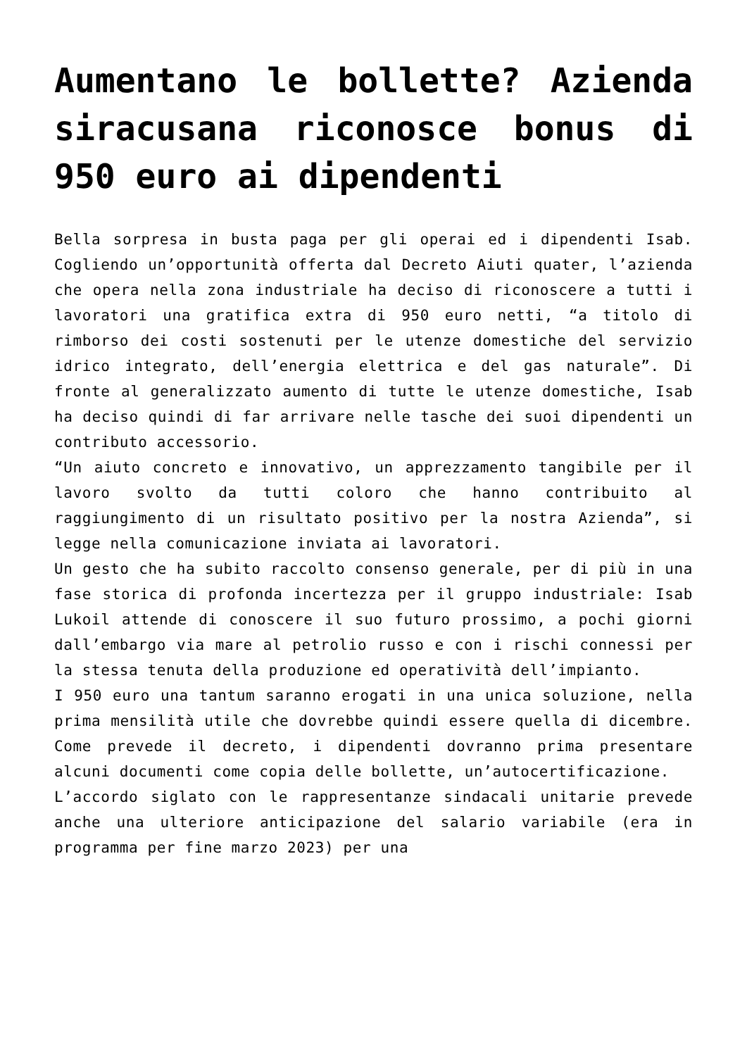Aumentano le bollette? Azienda siracusana riconosce bonus di 950 euro ai dipendenti
Bella sorpresa in busta paga per gli operai ed i dipendenti Isab. Cogliendo un’opportunità offerta dal Decreto Aiuti quater, l’azienda che opera nella zona industriale ha deciso di riconoscere a tutti i lavoratori una gratifica extra di 950 euro netti, “a titolo di rimborso dei costi sostenuti per le utenze domestiche del servizio idrico integrato, dell’energia elettrica e del gas naturale”. Di fronte al generalizzato aumento di tutte le utenze domestiche, Isab ha deciso quindi di far arrivare nelle tasche dei suoi dipendenti un contributo accessorio.
“Un aiuto concreto e innovativo, un apprezzamento tangibile per il lavoro svolto da tutti coloro che hanno contribuito al raggiungimento di un risultato positivo per la nostra Azienda”, si legge nella comunicazione inviata ai lavoratori.
Un gesto che ha subito raccolto consenso generale, per di più in una fase storica di profonda incertezza per il gruppo industriale: Isab Lukoil attende di conoscere il suo futuro prossimo, a pochi giorni dall’embargo via mare al petrolio russo e con i rischi connessi per la stessa tenuta della produzione ed operatività dell’impianto.
I 950 euro una tantum saranno erogati in una unica soluzione, nella prima mensilità utile che dovrebbe quindi essere quella di dicembre. Come prevede il decreto, i dipendenti dovranno prima presentare alcuni documenti come copia delle bollette, un’autocertificazione.
L’accordo siglato con le rappresentanze sindacali unitarie prevede anche una ulteriore anticipazione del salario variabile (era in programma per fine marzo 2023) per una